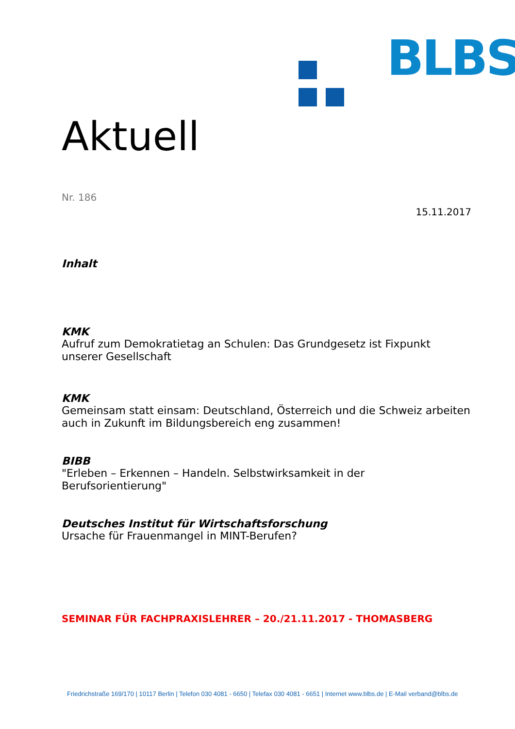BLBS
Aktuell
Nr. 186
15.11.2017
Inhalt
KMK
Aufruf zum Demokratietag an Schulen: Das Grundgesetz ist Fixpunkt unserer Gesellschaft
KMK
Gemeinsam statt einsam: Deutschland, Österreich und die Schweiz arbeiten auch in Zukunft im Bildungsbereich eng zusammen!
BIBB
"Erleben – Erkennen – Handeln. Selbstwirksamkeit in der Berufsorientierung"
Deutsches Institut für Wirtschaftsforschung
Ursache für Frauenmangel in MINT-Berufen?
SEMINAR FÜR FACHPRAXISLEHRER – 20./21.11.2017 - THOMASBERG
Friedrichstraße 169/170 | 10117 Berlin | Telefon 030 4081 - 6650 | Telefax 030 4081 - 6651 | Internet www.blbs.de | E-Mail verband@blbs.de